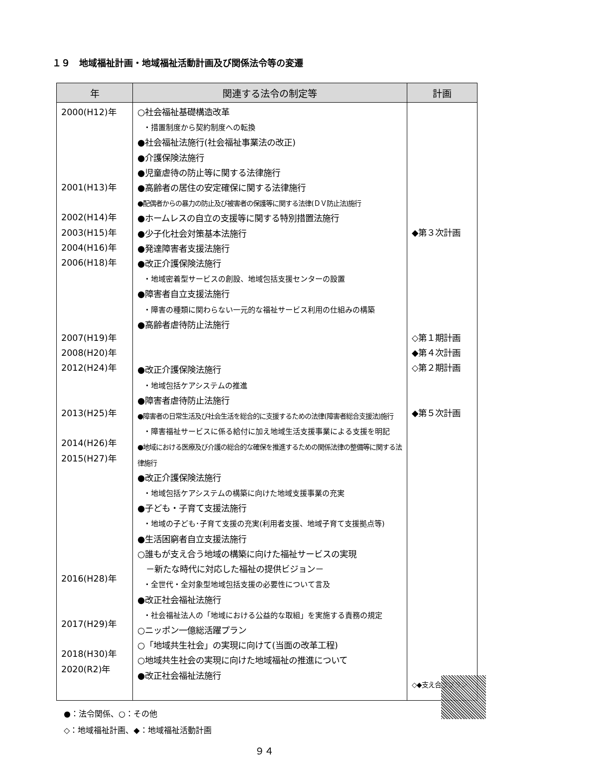１９　地域福祉計画・地域福祉活動計画及び関係法令等の変遷
| 年 | 関連する法令の制定等 | 計画 |
| --- | --- | --- |
| 2000(H12)年 2001(H13)年 2002(H14)年 2003(H15)年 2004(H16)年 2006(H18)年 2007(H19)年 2008(H20)年 2012(H24)年 2013(H25)年 2014(H26)年 2015(H27)年 2016(H28)年 2017(H29)年 2018(H30)年 2020(R2)年 | ○社会福祉基礎構造改革 ・措置制度から契約制度への転換 ●社会福祉法施行(社会福祉事業法の改正) ●介護保険法施行 ●児童虐待の防止等に関する法律施行 ●高齢者の居住の安定確保に関する法律施行 ●配偶者からの暴力の防止及び被害者の保護等に関する法律(ＤＶ防止法)施行 ●ホームレスの自立の支援等に関する特別措置法施行 ●少子化社会対策基本法施行 ●発達障害者支援法施行 ●改正介護保険法施行 ・地域密着型サービスの創設、地域包括支援センターの設置 ●障害者自立支援法施行 ・障害の種類に関わらない一元的な福祉サービス利用の仕組みの構築 ●高齢者虐待防止法施行 ●改正介護保険法施行 ・地域包括ケアシステムの推進 ●障害者虐待防止法施行 ●障害者の日常生活及び社会生活を総合的に支援するための法律(障害者総合支援法)施行 ・障害福祉サービスに係る給付に加え地域生活支援事業による支援を明記 ●地域における医療及び介護の総合的な確保を推進するための関係法律の整備等に関する法律施行 ●改正介護保険法施行 ・地域包括ケアシステムの構築に向けた地域支援事業の充実 ●子ども・子育て支援法施行 ・地域の子ども･子育て支援の充実(利用者支援、地域子育て支援拠点等) ●生活困窮者自立支援法施行 ○誰もが支え合う地域の構築に向けた福祉サービスの実現 －新たな時代に対応した福祉の提供ビジョン－ ・全世代・全対象型地域包括支援の必要性について言及 ●改正社会福祉法施行 ・社会福祉法人の「地域における公益的な取組」を実施する責務の規定 ○ニッポン一億総活躍プラン ○「地域共生社会」の実現に向けて(当面の改革工程) ○地域共生社会の実現に向けた地域福祉の推進について ●改正社会福祉法施行 | ◆第３次計画 ◇第１期計画 ◆第４次計画 ◇第２期計画 ◆第５次計画 ◇◆支え合うプラン |
●：法令関係、○：その他
◇：地域福祉計画、◆：地域福祉活動計画
９４